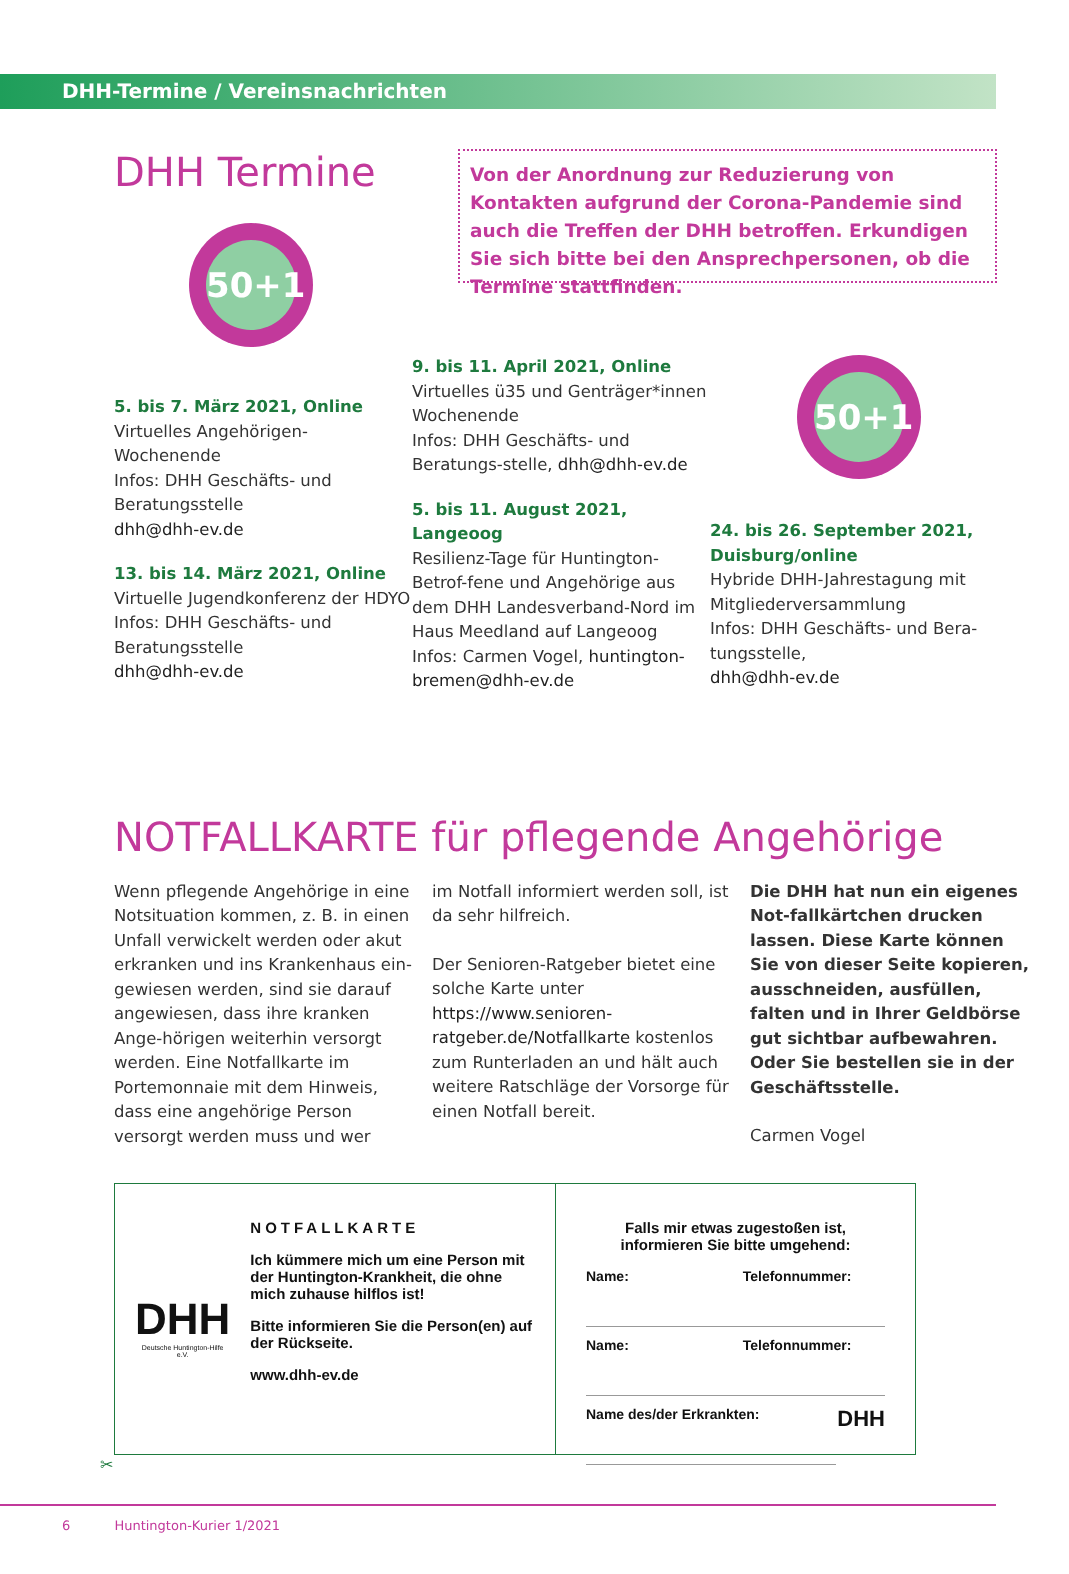DHH-Termine / Vereinsnachrichten
DHH Termine
50+1
Von der Anordnung zur Reduzierung von Kontakten aufgrund der Corona-Pandemie sind auch die Treffen der DHH betroffen. Erkundigen Sie sich bitte bei den Ansprechpersonen, ob die Termine stattfinden.
5. bis 7. März 2021, Online
Virtuelles Angehörigen-Wochenende
Infos: DHH Geschäfts- und Beratungsstelle
dhh@dhh-ev.de
13. bis 14. März 2021, Online
Virtuelle Jugendkonferenz der HDYO
Infos: DHH Geschäfts- und Beratungsstelle
dhh@dhh-ev.de
9. bis 11. April 2021, Online
Virtuelles ü35 und Genträger*innen Wochenende
Infos: DHH Geschäfts- und Beratungs-stelle, dhh@dhh-ev.de
5. bis 11. August 2021, Langeoog
Resilienz-Tage für Huntington-Betrof-fene und Angehörige aus dem DHH Landesverband-Nord im Haus Meedland auf Langeoog
Infos: Carmen Vogel, huntington-bremen@dhh-ev.de
50+1
24. bis 26. September 2021, Duisburg/online
Hybride DHH-Jahrestagung mit Mitgliederversammlung
Infos: DHH Geschäfts- und Bera-tungsstelle,
dhh@dhh-ev.de
NOTFALLKARTE für pflegende Angehörige
Wenn pflegende Angehörige in eine Notsituation kommen, z. B. in einen Unfall verwickelt werden oder akut erkranken und ins Krankenhaus ein-gewiesen werden, sind sie darauf angewiesen, dass ihre kranken Ange-hörigen weiterhin versorgt werden. Eine Notfallkarte im Portemonnaie mit dem Hinweis, dass eine angehörige Person versorgt werden muss und wer
im Notfall informiert werden soll, ist da sehr hilfreich.
Der Senioren-Ratgeber bietet eine solche Karte unter https://www.senioren-ratgeber.de/Notfallkarte kostenlos zum Runterladen an und hält auch weitere Ratschläge der Vorsorge für einen Notfall bereit.
Die DHH hat nun ein eigenes Not-fallkärtchen drucken lassen. Diese Karte können Sie von dieser Seite kopieren, ausschneiden, ausfüllen, falten und in Ihrer Geldbörse gut sichtbar aufbewahren.
Oder Sie bestellen sie in der Geschäftsstelle.
Carmen Vogel
DHH
Deutsche Huntington-Hilfe e.V.
NOTFALLKARTE
Ich kümmere mich um eine Person mit der Huntington-Krankheit, die ohne mich zuhause hilflos ist!
Bitte informieren Sie die Person(en) auf der Rückseite.
www.dhh-ev.de
Falls mir etwas zugestoßen ist, informieren Sie bitte umgehend:
Name: Telefonnummer:
Name: Telefonnummer:
Name des/der Erkrankten: DHH
✂
6 Huntington-Kurier 1/2021